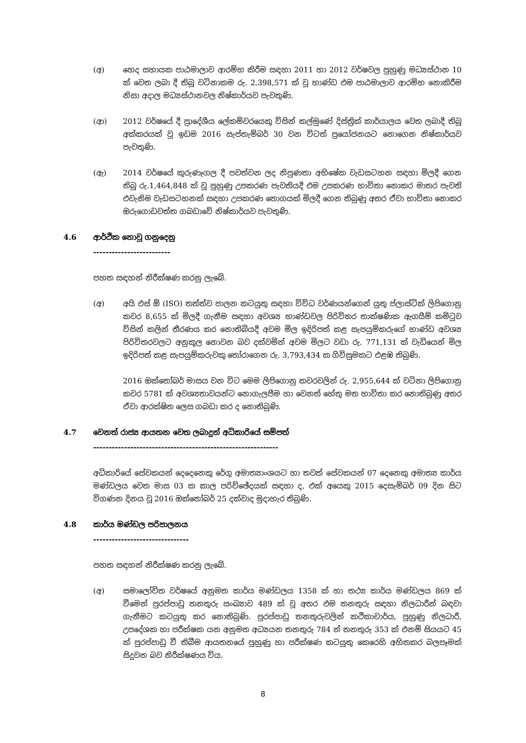(අ) හෙද සහායක පාඨමාලාව ආරම්භ කිරීම සඳහා 2011 හා 2012 වර්ෂවල පුහුණු මධ්‍යස්ථාන 10 ක් වෙත ලබා දී තිබූ වටිනාකම රු. 2,398,571 ක් වූ භාණ්ඩ එම පාඨමාලාව ආරම්භ නොකිරීම නිසා අදාල මධ්‍යස්ථානවල නිෂ්කාර්යව පැවතුණි.
(ආ) 2012 වර්ෂයේ දී ප්‍රාදේශීය ලේකම්වරයෙකු විසින් කල්මුණේ දිස්ත්‍රික් කාර්යාලය වෙත ලබාදී තිබූ අක්කරයක් වූ ඉඩම 2016 සැප්තැම්බර් 30 වන විටත් ප්‍රයෝජනයට නොගෙන නිෂ්කාර්යව පැවතුණි.
(ඇ) 2014 වර්ෂයේ කුරුණෑගල දී පවත්වන ලද නිපුණතා අභිෂේක වැඩසටහන සඳහා මිලදී ගෙන තිබූ රු.1,464,848 ක් වූ පුහුණු උපකරණ පැවතියදී එම උපකරණ භාවිතා නොකර මාතර පැවති එවැනිම වැඩසටහනක් සඳහා උපකරණ තොගයක් මිලදී ගෙන තිබුණු අතර ඒවා භාවිතා නොකර ඔරුගොඩවත්ත ගබඩාවේ නිෂ්කාර්යව පැවතුණි.
4.6 ආර්ථික නොවූ ගනුදෙනු
-------------------------
පහත සඳහන් නිරීක්ෂණ කරනු ලැබේ.
(අ) අයි එස් ඕ (ISO) තත්ත්ව පාලන කටයුතු සඳහා විවිධ වර්ණයන්ගෙන් යුතු ප්ලාස්ටික් ලිපිගොනු කවර 8,655 ක් මිලදී ගැනීම සඳහා අවශ්‍ය භාණ්ඩවල පිරිවිතර තාක්ෂණික ඇගයීම් කමිටුව විසින් කලින් තීරණය කර නොතිබියදී අවම මිල ඉදිරිපත් කළ සැපයුම්කරුගේ භාණ්ඩ අවශ්‍ය පිරිවිතරවලට අනුකූල නොවන බව දක්වමින් අවම මිලට වඩා රු. 771,131 ක් වැඩියෙන් මිල ඉදිරිපත් කළ සැපයුම්කරුවකු තෝරාගෙන රු. 3,793,434 ක ගිවිසුමකට එළඹ තිබුණි.
2016 ඔක්තෝබර් මාසය වන විට මෙම ලිපිගොනු කවරවලින් රු. 2,955,644 ක් වටිනා ලිපිගොනු කවර 5781 ක් අවශ්‍යතාවයන්ට නොගැලපීම හා වෙනත් හේතු මත භාවිතා කර නොතිබුණු අතර ඒවා ආරක්ෂිත ලෙස ගබඩා කර ද නොතිබුණි.
4.7 වෙනත් රාජ්‍ය ආයතන වෙත ලබාදුන් අධිකාරියේ සම්පත්
------------------------------------------------------------
අධිකාරියේ සේවකයන් දෙදෙනෙකු රේගු අමාත්‍යාංශයට හා තවත් සේවකයන් 07 දෙනෙකු අමාත්‍ය කාර්ය මණ්ඩලය වෙත මාස 03 ක කාල පරිච්ඡේදයක් සඳහා ද, එක් අයෙකු 2015 දෙසැම්බර් 09 දින සිට විගණන දිනය වූ 2016 ඔක්තෝබර් 25 දක්වාද මුදාහැර තිබුණි.
4.8 කාර්ය මණ්ඩල පරිපාලනය
-------------------------------
පහත සඳහන් නිරීක්ෂණ කරනු ලැබේ.
(අ) සමාලෝචිත වර්ෂයේ අනුමත කාර්ය මණ්ඩලය 1358 ක් හා තථ්‍ය කාර්ය මණ්ඩලය 869 ක් වීමෙන් පුරප්පාඩු තනතුරු සංඛ්‍යාව 489 ක් වූ අතර එම තනතුරු සඳහා නිලධාරීන් බඳවා ගැනීමට කටයුතු කර නොතිබුණි. පුරප්පාඩු තනතුරුවලින් කථිකාචාර්ය, පුහුණු නිලධාරී, උපදේශක හා පරීක්ෂක යන අනුමත අධ්‍යයන තනතුරු 784 න් තනතුරු 353 ක් එනම් සියයට 45 ක් පුරප්පාඩු වී තිබීම ආයතනයේ පුහුණු හා පරීක්ෂණ කටයුතු කෙරෙහි අහිතකර බලපෑමක් සිදුවන බව නිරීක්ෂණය විය.
8